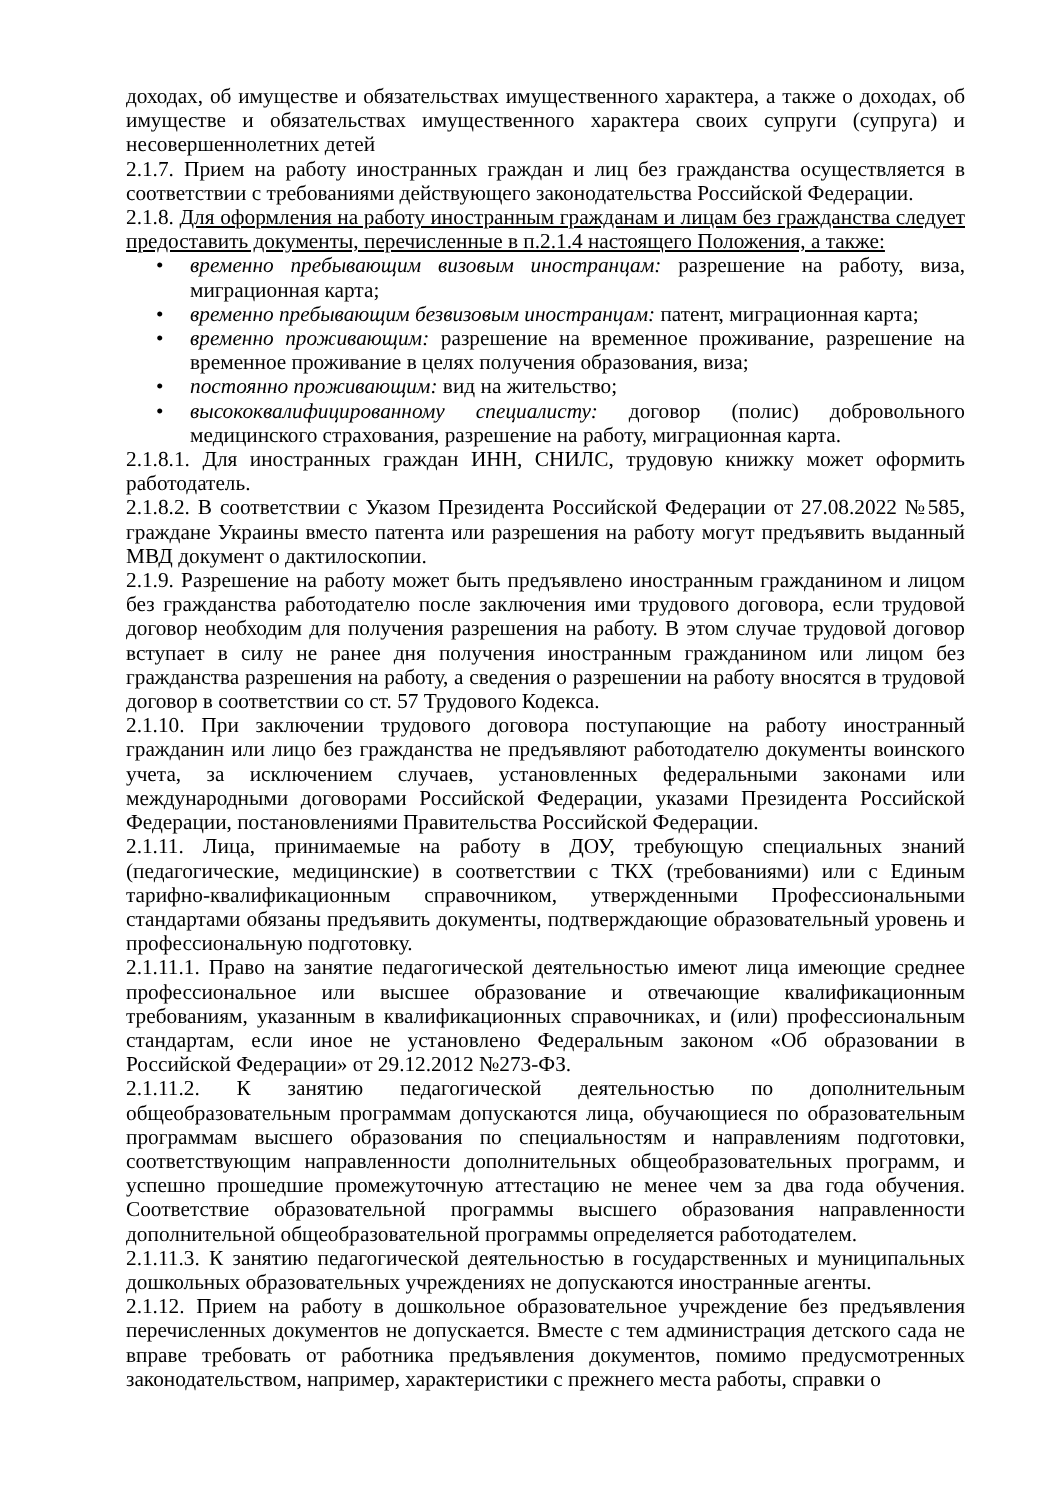доходах, об имуществе и обязательствах имущественного характера, а также о доходах, об имуществе и обязательствах имущественного характера своих супруги (супруга) и несовершеннолетних детей
2.1.7. Прием на работу иностранных граждан и лиц без гражданства осуществляется в соответствии с требованиями действующего законодательства Российской Федерации.
2.1.8. Для оформления на работу иностранным гражданам и лицам без гражданства следует предоставить документы, перечисленные в п.2.1.4 настоящего Положения, а также:
• временно пребывающим визовым иностранцам: разрешение на работу, виза, миграционная карта;
• временно пребывающим безвизовым иностранцам: патент, миграционная карта;
• временно проживающим: разрешение на временное проживание, разрешение на временное проживание в целях получения образования, виза;
• постоянно проживающим: вид на жительство;
• высококвалифицированному специалисту: договор (полис) добровольного медицинского страхования, разрешение на работу, миграционная карта.
2.1.8.1. Для иностранных граждан ИНН, СНИЛС, трудовую книжку может оформить работодатель.
2.1.8.2. В соответствии с Указом Президента Российской Федерации от 27.08.2022 №585, граждане Украины вместо патента или разрешения на работу могут предъявить выданный МВД документ о дактилоскопии.
2.1.9. Разрешение на работу может быть предъявлено иностранным гражданином и лицом без гражданства работодателю после заключения ими трудового договора, если трудовой договор необходим для получения разрешения на работу. В этом случае трудовой договор вступает в силу не ранее дня получения иностранным гражданином или лицом без гражданства разрешения на работу, а сведения о разрешении на работу вносятся в трудовой договор в соответствии со ст. 57 Трудового Кодекса.
2.1.10. При заключении трудового договора поступающие на работу иностранный гражданин или лицо без гражданства не предъявляют работодателю документы воинского учета, за исключением случаев, установленных федеральными законами или международными договорами Российской Федерации, указами Президента Российской Федерации, постановлениями Правительства Российской Федерации.
2.1.11. Лица, принимаемые на работу в ДОУ, требующую специальных знаний (педагогические, медицинские) в соответствии с ТКХ (требованиями) или с Единым тарифно-квалификационным справочником, утвержденными Профессиональными стандартами обязаны предъявить документы, подтверждающие образовательный уровень и профессиональную подготовку.
2.1.11.1. Право на занятие педагогической деятельностью имеют лица имеющие среднее профессиональное или высшее образование и отвечающие квалификационным требованиям, указанным в квалификационных справочниках, и (или) профессиональным стандартам, если иное не установлено Федеральным законом «Об образовании в Российской Федерации» от 29.12.2012 №273-ФЗ.
2.1.11.2. К занятию педагогической деятельностью по дополнительным общеобразовательным программам допускаются лица, обучающиеся по образовательным программам высшего образования по специальностям и направлениям подготовки, соответствующим направленности дополнительных общеобразовательных программ, и успешно прошедшие промежуточную аттестацию не менее чем за два года обучения. Соответствие образовательной программы высшего образования направленности дополнительной общеобразовательной программы определяется работодателем.
2.1.11.3. К занятию педагогической деятельностью в государственных и муниципальных дошкольных образовательных учреждениях не допускаются иностранные агенты.
2.1.12. Прием на работу в дошкольное образовательное учреждение без предъявления перечисленных документов не допускается. Вместе с тем администрация детского сада не вправе требовать от работника предъявления документов, помимо предусмотренных законодательством, например, характеристики с прежнего места работы, справки о